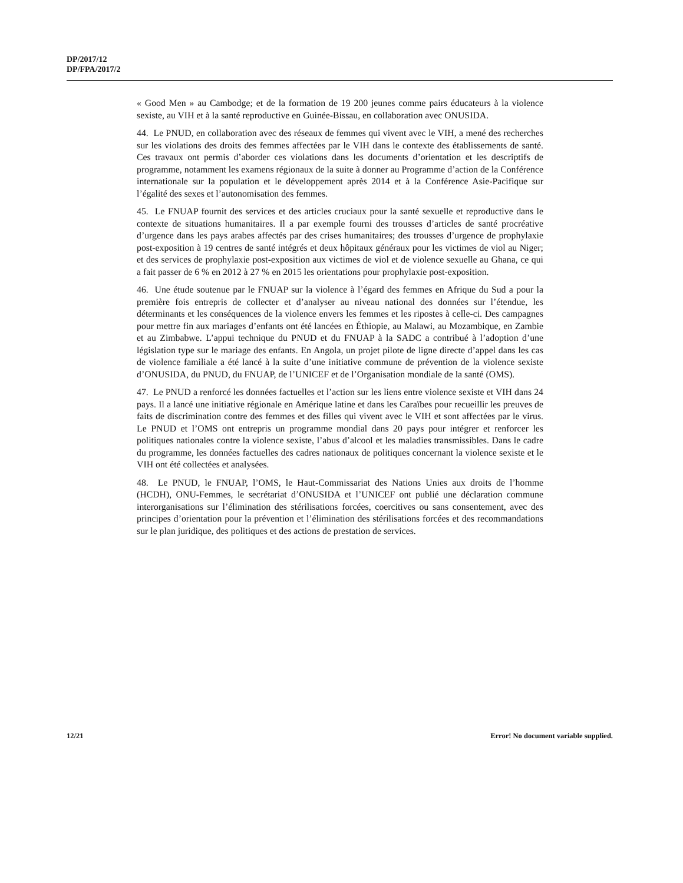DP/2017/12
DP/FPA/2017/2
« Good Men » au Cambodge; et de la formation de 19 200 jeunes comme pairs éducateurs à la violence sexiste, au VIH et à la santé reproductive en Guinée-Bissau, en collaboration avec ONUSIDA.
44. Le PNUD, en collaboration avec des réseaux de femmes qui vivent avec le VIH, a mené des recherches sur les violations des droits des femmes affectées par le VIH dans le contexte des établissements de santé. Ces travaux ont permis d’aborder ces violations dans les documents d’orientation et les descriptifs de programme, notamment les examens régionaux de la suite à donner au Programme d’action de la Conférence internationale sur la population et le développement après 2014 et à la Conférence Asie-Pacifique sur l’égalité des sexes et l’autonomisation des femmes.
45. Le FNUAP fournit des services et des articles cruciaux pour la santé sexuelle et reproductive dans le contexte de situations humanitaires. Il a par exemple fourni des trousses d’articles de santé procréative d’urgence dans les pays arabes affectés par des crises humanitaires; des trousses d’urgence de prophylaxie post-exposition à 19 centres de santé intégrés et deux hôpitaux généraux pour les victimes de viol au Niger; et des services de prophylaxie post-exposition aux victimes de viol et de violence sexuelle au Ghana, ce qui a fait passer de 6 % en 2012 à 27 % en 2015 les orientations pour prophylaxie post-exposition.
46. Une étude soutenue par le FNUAP sur la violence à l’égard des femmes en Afrique du Sud a pour la première fois entrepris de collecter et d’analyser au niveau national des données sur l’étendue, les déterminants et les conséquences de la violence envers les femmes et les ripostes à celle-ci. Des campagnes pour mettre fin aux mariages d’enfants ont été lancées en Éthiopie, au Malawi, au Mozambique, en Zambie et au Zimbabwe. L’appui technique du PNUD et du FNUAP à la SADC a contribué à l’adoption d’une législation type sur le mariage des enfants. En Angola, un projet pilote de ligne directe d’appel dans les cas de violence familiale a été lancé à la suite d’une initiative commune de prévention de la violence sexiste d’ONUSIDA, du PNUD, du FNUAP, de l’UNICEF et de l’Organisation mondiale de la santé (OMS).
47. Le PNUD a renforcé les données factuelles et l’action sur les liens entre violence sexiste et VIH dans 24 pays. Il a lancé une initiative régionale en Amérique latine et dans les Caraïbes pour recueillir les preuves de faits de discrimination contre des femmes et des filles qui vivent avec le VIH et sont affectées par le virus. Le PNUD et l’OMS ont entrepris un programme mondial dans 20 pays pour intégrer et renforcer les politiques nationales contre la violence sexiste, l’abus d’alcool et les maladies transmissibles. Dans le cadre du programme, les données factuelles des cadres nationaux de politiques concernant la violence sexiste et le VIH ont été collectées et analysées.
48. Le PNUD, le FNUAP, l’OMS, le Haut-Commissariat des Nations Unies aux droits de l’homme (HCDH), ONU-Femmes, le secrétariat d’ONUSIDA et l’UNICEF ont publié une déclaration commune interorganisations sur l’élimination des stérilisations forcées, coercitives ou sans consentement, avec des principes d’orientation pour la prévention et l’élimination des stérilisations forcées et des recommandations sur le plan juridique, des politiques et des actions de prestation de services.
12/21 Error! No document variable supplied.